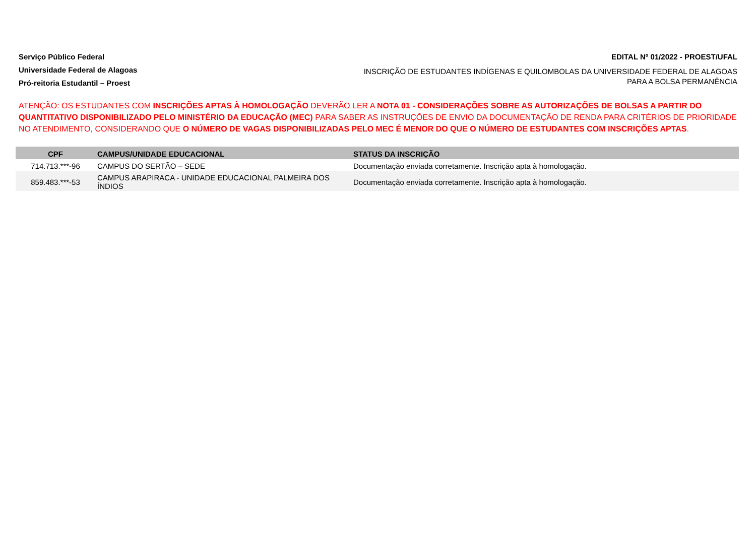Serviço Público Federal
Universidade Federal de Alagoas
Pró-reitoria Estudantil – Proest
EDITAL Nº 01/2022 - PROEST/UFAL
INSCRIÇÃO DE ESTUDANTES INDÍGENAS E QUILOMBOLAS DA UNIVERSIDADE FEDERAL DE ALAGOAS PARA A BOLSA PERMANÊNCIA
ATENÇÃO: OS ESTUDANTES COM INSCRIÇÕES APTAS À HOMOLOGAÇÃO DEVERÃO LER A NOTA 01 - CONSIDERAÇÕES SOBRE AS AUTORIZAÇÕES DE BOLSAS A PARTIR DO QUANTITATIVO DISPONIBILIZADO PELO MINISTÉRIO DA EDUCAÇÃO (MEC) PARA SABER AS INSTRUÇÕES DE ENVIO DA DOCUMENTAÇÃO DE RENDA PARA CRITÉRIOS DE PRIORIDADE NO ATENDIMENTO, CONSIDERANDO QUE O NÚMERO DE VAGAS DISPONIBILIZADAS PELO MEC É MENOR DO QUE O NÚMERO DE ESTUDANTES COM INSCRIÇÕES APTAS.
| CPF | CAMPUS/UNIDADE EDUCACIONAL | STATUS DA INSCRIÇÃO |
| --- | --- | --- |
| 714.713.***-96 | CAMPUS DO SERTÃO – SEDE | Documentação enviada corretamente. Inscrição apta à homologação. |
| 859.483.***-53 | CAMPUS ARAPIRACA - UNIDADE EDUCACIONAL PALMEIRA DOS ÍNDIOS | Documentação enviada corretamente. Inscrição apta à homologação. |